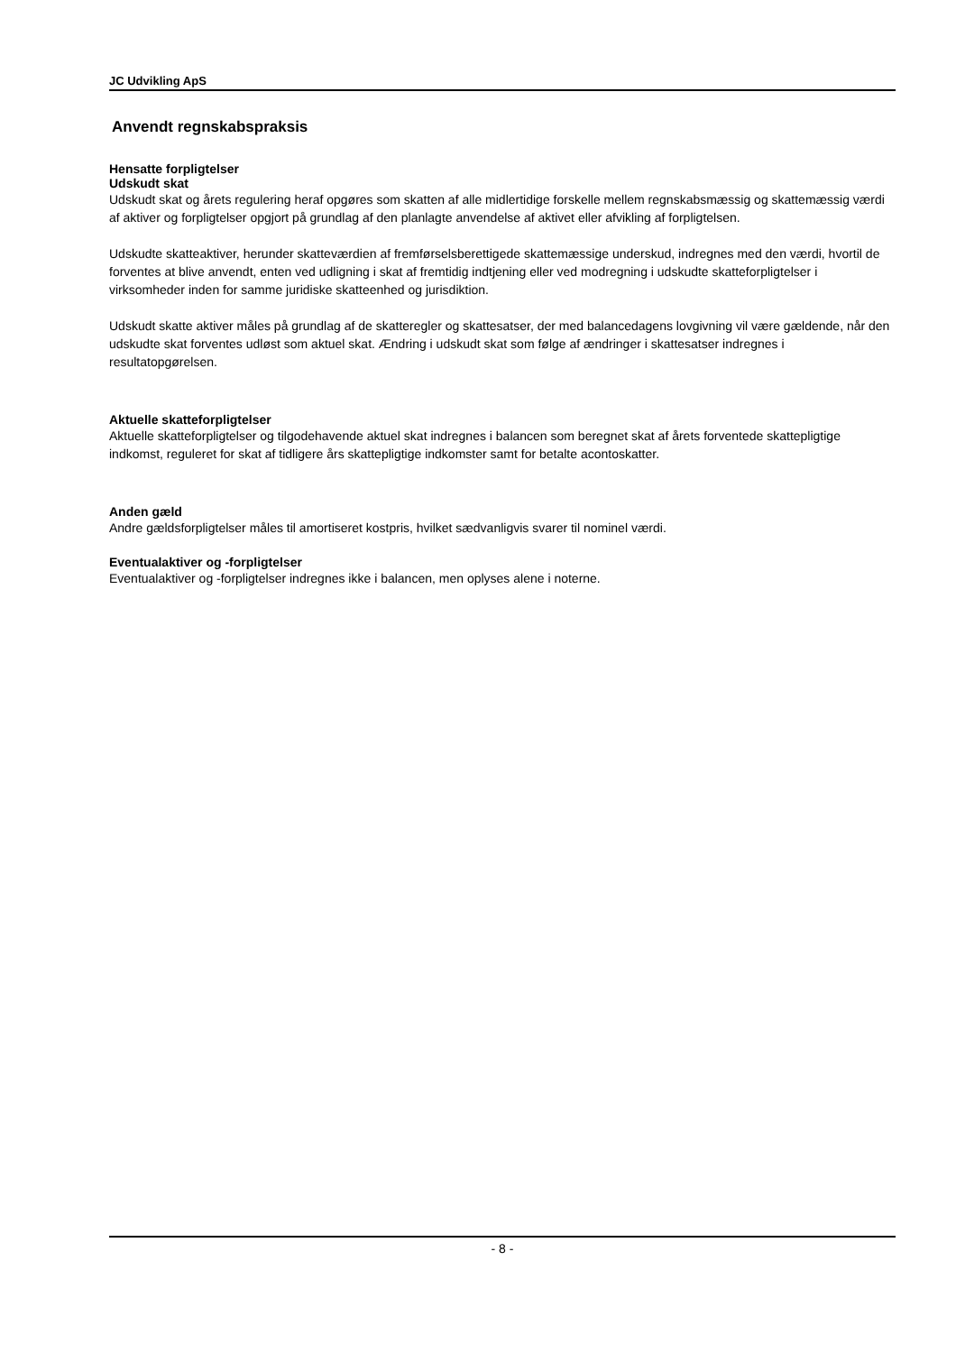JC Udvikling ApS
Anvendt regnskabspraksis
Hensatte forpligtelser
Udskudt skat
Udskudt skat og årets regulering heraf opgøres som skatten af alle midlertidige forskelle mellem regnskabsmæssig og skattemæssig værdi af aktiver og forpligtelser opgjort på grundlag af den planlagte anvendelse af aktivet eller afvikling af forpligtelsen.
Udskudte skatteaktiver, herunder skatteværdien af fremførselsberettigede skattemæssige underskud, indregnes med den værdi, hvortil de forventes at blive anvendt, enten ved udligning i skat af fremtidig indtjening eller ved modregning i udskudte skatteforpligtelser i virksomheder inden for samme juridiske skatteenhed og jurisdiktion.
Udskudt skatte aktiver måles på grundlag af de skatteregler og skattesatser, der med balancedagens lovgivning vil være gældende, når den udskudte skat forventes udløst som aktuel skat. Ændring i udskudt skat som følge af ændringer i skattesatser indregnes i resultatopgørelsen.
Aktuelle skatteforpligtelser
Aktuelle skatteforpligtelser og tilgodehavende aktuel skat indregnes i balancen som beregnet skat af årets forventede skattepligtige indkomst, reguleret for skat af tidligere års skattepligtige indkomster samt for betalte acontoskatter.
Anden gæld
Andre gældsforpligtelser måles til amortiseret kostpris, hvilket sædvanligvis svarer til nominel værdi.
Eventualaktiver og -forpligtelser
Eventualaktiver og -forpligtelser indregnes ikke i balancen, men oplyses alene i noterne.
- 8 -